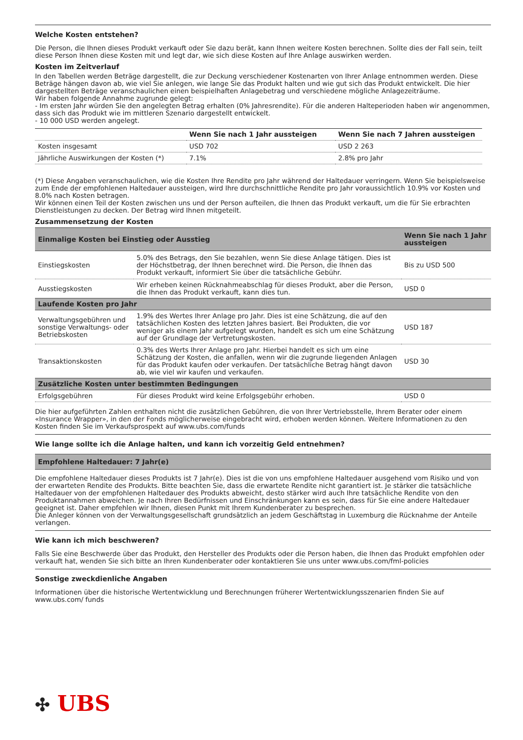Welche Kosten entstehen?
Die Person, die Ihnen dieses Produkt verkauft oder Sie dazu berät, kann Ihnen weitere Kosten berechnen. Sollte dies der Fall sein, teilt diese Person Ihnen diese Kosten mit und legt dar, wie sich diese Kosten auf Ihre Anlage auswirken werden.
Kosten im Zeitverlauf
In den Tabellen werden Beträge dargestellt, die zur Deckung verschiedener Kostenarten von Ihrer Anlage entnommen werden. Diese Beträge hängen davon ab, wie viel Sie anlegen, wie lange Sie das Produkt halten und wie gut sich das Produkt entwickelt. Die hier dargestellten Beträge veranschaulichen einen beispielhaften Anlagebetrag und verschiedene mögliche Anlagezeiträume.
Wir haben folgende Annahme zugrunde gelegt:
- Im ersten Jahr würden Sie den angelegten Betrag erhalten (0% Jahresrendite). Für die anderen Halteperioden haben wir angenommen, dass sich das Produkt wie im mittleren Szenario dargestellt entwickelt.
- 10 000 USD werden angelegt.
| | Wenn Sie nach 1 Jahr aussteigen | Wenn Sie nach 7 Jahren aussteigen |
| --- | --- | --- |
| Kosten insgesamt | USD 702 | USD 2 263 |
| Jährliche Auswirkungen der Kosten (*) | 7.1% | 2.8% pro Jahr |
(*) Diese Angaben veranschaulichen, wie die Kosten Ihre Rendite pro Jahr während der Haltedauer verringern. Wenn Sie beispielsweise zum Ende der empfohlenen Haltedauer aussteigen, wird Ihre durchschnittliche Rendite pro Jahr voraussichtlich 10.9% vor Kosten und 8.0% nach Kosten betragen.
Wir können einen Teil der Kosten zwischen uns und der Person aufteilen, die Ihnen das Produkt verkauft, um die für Sie erbrachten Dienstleistungen zu decken. Der Betrag wird Ihnen mitgeteilt.
Zusammensetzung der Kosten
| Einmalige Kosten bei Einstieg oder Ausstieg | | Wenn Sie nach 1 Jahr aussteigen |
| --- | --- | --- |
| Einstiegskosten | 5.0% des Betrags, den Sie bezahlen, wenn Sie diese Anlage tätigen. Dies ist der Höchstbetrag, der Ihnen berechnet wird. Die Person, die Ihnen das Produkt verkauft, informiert Sie über die tatsächliche Gebühr. | Bis zu USD 500 |
| Ausstiegskosten | Wir erheben keinen Rücknahmeabschlag für dieses Produkt, aber die Person, die Ihnen das Produkt verkauft, kann dies tun. | USD 0 |
| Laufende Kosten pro Jahr | | |
| Verwaltungsgebühren und sonstige Verwaltungs- oder Betriebskosten | 1.9% des Wertes Ihrer Anlage pro Jahr. Dies ist eine Schätzung, die auf den tatsächlichen Kosten des letzten Jahres basiert. Bei Produkten, die vor weniger als einem Jahr aufgelegt wurden, handelt es sich um eine Schätzung auf der Grundlage der Vertretungskosten. | USD 187 |
| Transaktionskosten | 0.3% des Werts Ihrer Anlage pro Jahr. Hierbei handelt es sich um eine Schätzung der Kosten, die anfallen, wenn wir die zugrunde liegenden Anlagen für das Produkt kaufen oder verkaufen. Der tatsächliche Betrag hängt davon ab, wie viel wir kaufen und verkaufen. | USD 30 |
| Zusätzliche Kosten unter bestimmten Bedingungen | | |
| Erfolgsgebühren | Für dieses Produkt wird keine Erfolgsgebühr erhoben. | USD 0 |
Die hier aufgeführten Zahlen enthalten nicht die zusätzlichen Gebühren, die von Ihrer Vertriebsstelle, Ihrem Berater oder einem «Insurance Wrapper», in den der Fonds möglicherweise eingebracht wird, erhoben werden können. Weitere Informationen zu den Kosten finden Sie im Verkaufsprospekt auf www.ubs.com/funds
Wie lange sollte ich die Anlage halten, und kann ich vorzeitig Geld entnehmen?
| Empfohlene Haltedauer: 7 Jahr(e) |
| --- |
Die empfohlene Haltedauer dieses Produkts ist 7 Jahr(e). Dies ist die von uns empfohlene Haltedauer ausgehend vom Risiko und von der erwarteten Rendite des Produkts. Bitte beachten Sie, dass die erwartete Rendite nicht garantiert ist. Je stärker die tatsächliche Haltedauer von der empfohlenen Haltedauer des Produkts abweicht, desto stärker wird auch Ihre tatsächliche Rendite von den Produktannahmen abweichen. Je nach Ihren Bedürfnissen und Einschränkungen kann es sein, dass für Sie eine andere Haltedauer geeignet ist. Daher empfehlen wir Ihnen, diesen Punkt mit Ihrem Kundenberater zu besprechen.
Die Anleger können von der Verwaltungsgesellschaft grundsätzlich an jedem Geschäftstag in Luxemburg die Rücknahme der Anteile verlangen.
Wie kann ich mich beschweren?
Falls Sie eine Beschwerde über das Produkt, den Hersteller des Produkts oder die Person haben, die Ihnen das Produkt empfohlen oder verkauft hat, wenden Sie sich bitte an Ihren Kundenberater oder kontaktieren Sie uns unter www.ubs.com/fml-policies
Sonstige zweckdienliche Angaben
Informationen über die historische Wertentwicklung und Berechnungen früherer Wertentwicklungsszenarien finden Sie auf www.ubs.com/ funds
✣ UBS